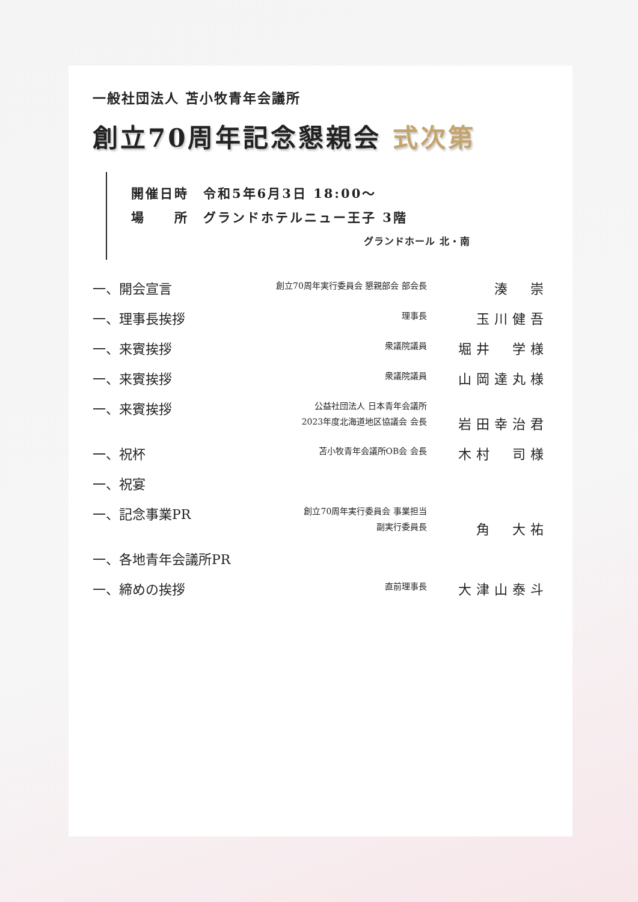一般社団法人 苫小牧青年会議所
創立70周年記念懇親会 式次第
開催日時　令和5年6月3日 18:00～
場　　所　グランドホテルニュー王子 3階
グランドホール 北・南
| 一、開会宣言 | 創立70周年実行委員会 懇親部会 部会長 | 湊 崇 |
| 一、理事長挨拶 | 理事長 | 玉川健吾 |
| 一、来賓挨拶 | 衆議院議員 | 堀井 学様 |
| 一、来賓挨拶 | 衆議院議員 | 山岡達丸様 |
| 一、来賓挨拶 | 公益社団法人 日本青年会議所 2023年度北海道地区協議会 会長 | 岩田幸治君 |
| 一、祝杯 | 苫小牧青年会議所OB会 会長 | 木村 司様 |
| 一、祝宴 | | |
| 一、記念事業PR | 創立70周年実行委員会 事業担当 副実行委員長 | 角 大祐 |
| 一、各地青年会議所PR | | |
| 一、締めの挨拶 | 直前理事長 | 大津山泰斗 |